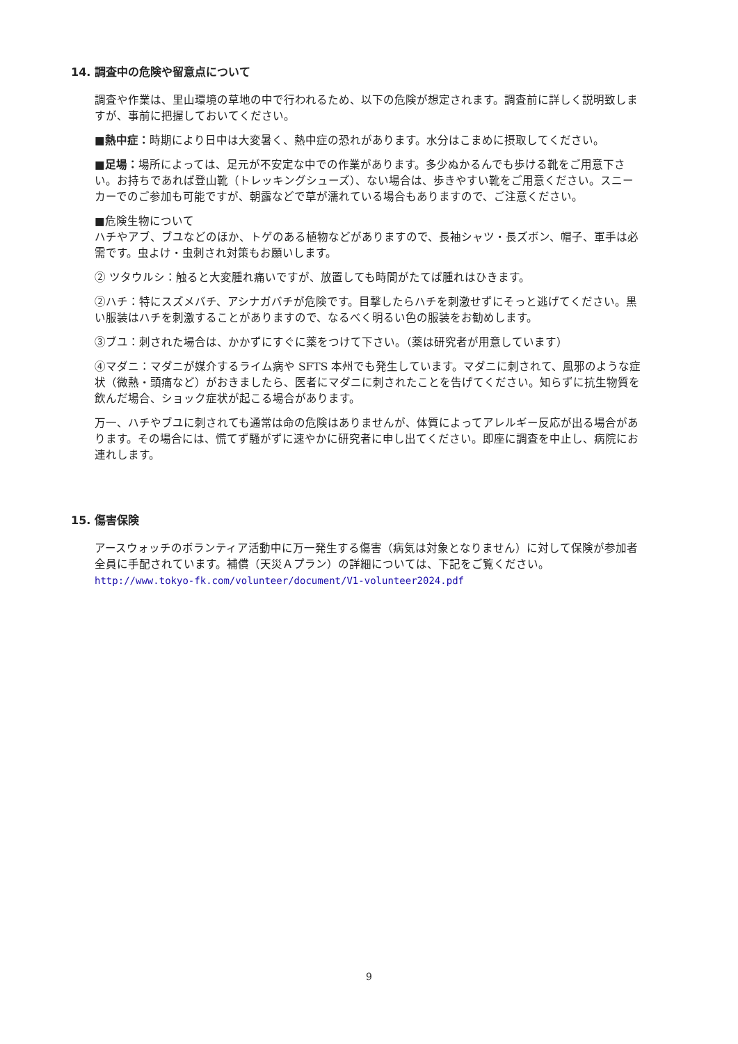14. 調査中の危険や留意点について
調査や作業は、里山環境の草地の中で行われるため、以下の危険が想定されます。調査前に詳しく説明致しますが、事前に把握しておいてください。
■熱中症：時期により日中は大変暑く、熱中症の恐れがあります。水分はこまめに摂取してください。
■足場：場所によっては、足元が不安定な中での作業があります。多少ぬかるんでも歩ける靴をご用意下さい。お持ちであれば登山靴（トレッキングシューズ）、ない場合は、歩きやすい靴をご用意ください。スニーカーでのご参加も可能ですが、朝露などで草が濡れている場合もありますので、ご注意ください。
■危険生物について
ハチやアブ、ブユなどのほか、トゲのある植物などがありますので、長袖シャツ・長ズボン、帽子、軍手は必需です。虫よけ・虫刺され対策もお願いします。
② ツタウルシ：触ると大変腫れ痛いですが、放置しても時間がたてば腫れはひきます。
②ハチ：特にスズメバチ、アシナガバチが危険です。目撃したらハチを刺激せずにそっと逃げてください。黒い服装はハチを刺激することがありますので、なるべく明るい色の服装をお勧めします。
③ブユ：刺された場合は、かかずにすぐに薬をつけて下さい。（薬は研究者が用意しています）
④マダニ：マダニが媒介するライム病や SFTS 本州でも発生しています。マダニに刺されて、風邪のような症状（微熱・頭痛など）がおきましたら、医者にマダニに刺されたことを告げてください。知らずに抗生物質を飲んだ場合、ショック症状が起こる場合があります。
万一、ハチやブユに刺されても通常は命の危険はありませんが、体質によってアレルギー反応が出る場合があります。その場合には、慌てず騒がずに速やかに研究者に申し出てください。即座に調査を中止し、病院にお連れします。
15. 傷害保険
アースウォッチのボランティア活動中に万一発生する傷害（病気は対象となりません）に対して保険が参加者全員に手配されています。補償（天災Ａプラン）の詳細については、下記をご覧ください。
http://www.tokyo-fk.com/volunteer/document/V1-volunteer2024.pdf
9